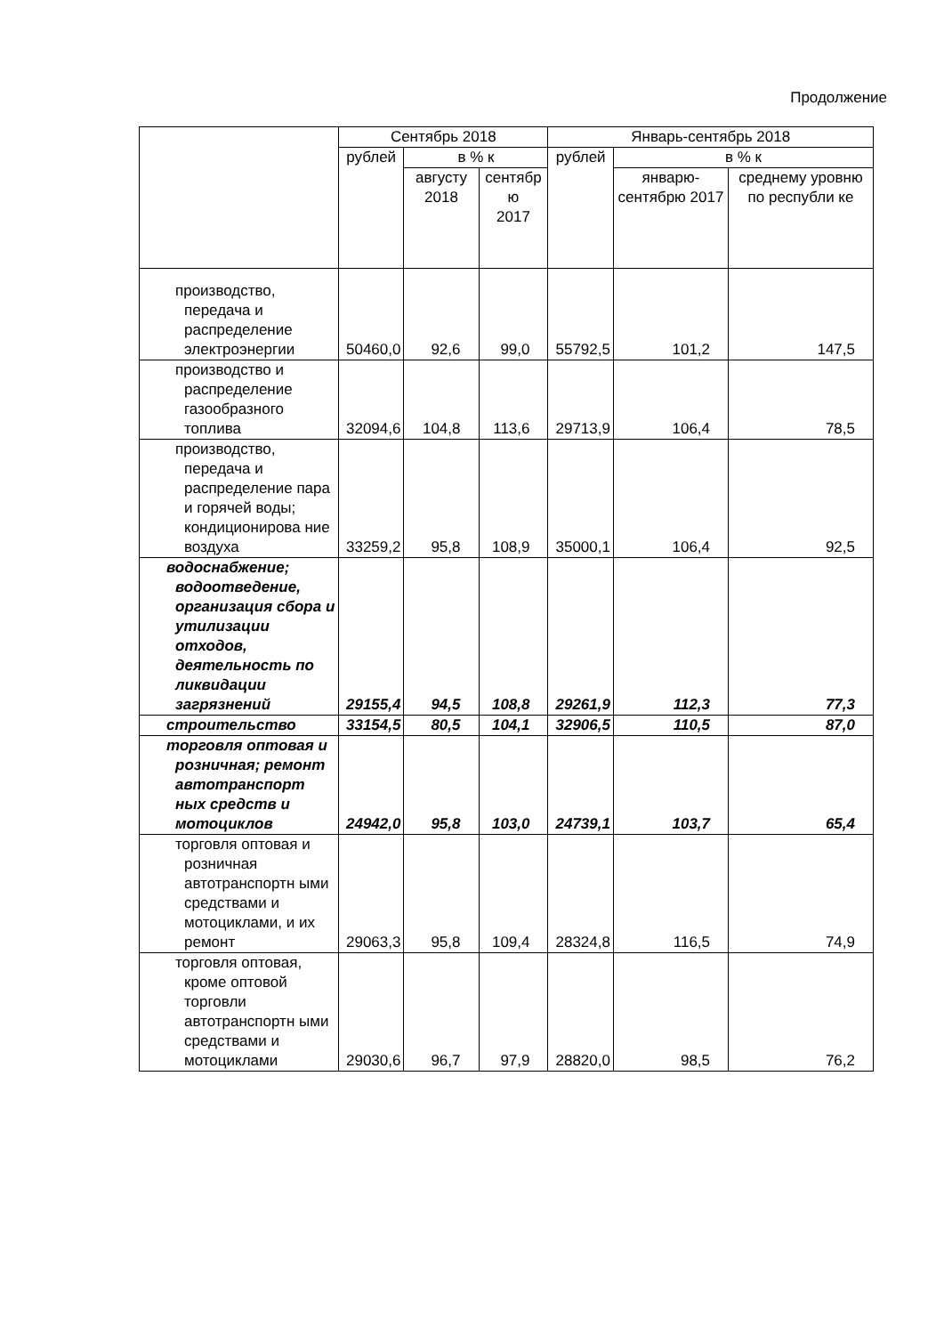Продолжение
| | Сентябрь 2018 | | | Январь-сентябрь 2018 | | |
| --- | --- | --- | --- | --- | --- | --- |
| | рублей | в % к | | рублей | в % к | |
| | | августу 2018 | сентябр ю 2017 | | январю-сентябрю 2017 | среднему уровню по республи ке |
| производство, передача и распределение электроэнергии | 50460,0 | 92,6 | 99,0 | 55792,5 | 101,2 | 147,5 |
| производство и распределение газообразного топлива | 32094,6 | 104,8 | 113,6 | 29713,9 | 106,4 | 78,5 |
| производство, передача и распределение пара и горячей воды; кондиционирова ние воздуха | 33259,2 | 95,8 | 108,9 | 35000,1 | 106,4 | 92,5 |
| водоснабжение; водоотведение, организация сбора и утилизации отходов, деятельность по ликвидации загрязнений | 29155,4 | 94,5 | 108,8 | 29261,9 | 112,3 | 77,3 |
| строительство | 33154,5 | 80,5 | 104,1 | 32906,5 | 110,5 | 87,0 |
| торговля оптовая и розничная; ремонт автотранспорт ных средств и мотоциклов | 24942,0 | 95,8 | 103,0 | 24739,1 | 103,7 | 65,4 |
| торговля оптовая и розничная автотранспортн ыми средствами и мотоциклами, и их ремонт | 29063,3 | 95,8 | 109,4 | 28324,8 | 116,5 | 74,9 |
| торговля оптовая, кроме оптовой торговли автотранспортн ыми средствами и мотоциклами | 29030,6 | 96,7 | 97,9 | 28820,0 | 98,5 | 76,2 |